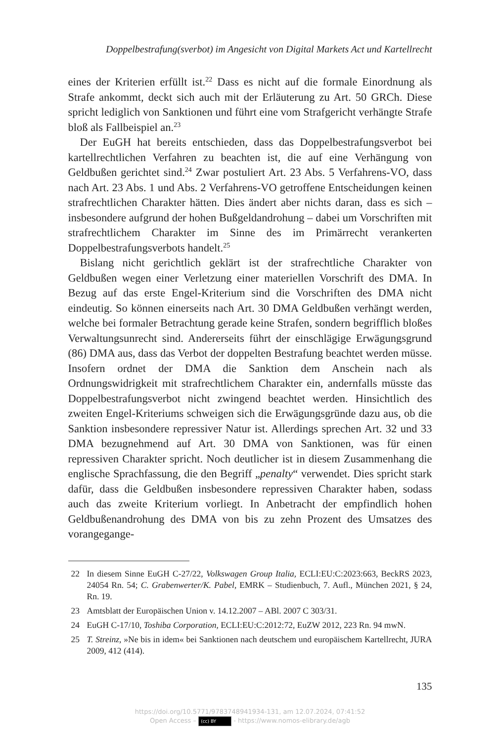Doppelbestrafung(sverbot) im Angesicht von Digital Markets Act und Kartellrecht
eines der Kriterien erfüllt ist.<sup>22</sup> Dass es nicht auf die formale Einordnung als Strafe ankommt, deckt sich auch mit der Erläuterung zu Art. 50 GRCh. Diese spricht lediglich von Sanktionen und führt eine vom Strafgericht verhängte Strafe bloß als Fallbeispiel an.<sup>23</sup>
Der EuGH hat bereits entschieden, dass das Doppelbestrafungsverbot bei kartellrechtlichen Verfahren zu beachten ist, die auf eine Verhängung von Geldbußen gerichtet sind.<sup>24</sup> Zwar postuliert Art. 23 Abs. 5 Verfahrens-VO, dass nach Art. 23 Abs. 1 und Abs. 2 Verfahrens-VO getroffene Entscheidungen keinen strafrechtlichen Charakter hätten. Dies ändert aber nichts daran, dass es sich – insbesondere aufgrund der hohen Bußgeldandrohung – dabei um Vorschriften mit strafrechtlichem Charakter im Sinne des im Primärrecht verankerten Doppelbestrafungsverbots handelt.<sup>25</sup>
Bislang nicht gerichtlich geklärt ist der strafrechtliche Charakter von Geldbußen wegen einer Verletzung einer materiellen Vorschrift des DMA. In Bezug auf das erste Engel-Kriterium sind die Vorschriften des DMA nicht eindeutig. So können einerseits nach Art. 30 DMA Geldbußen verhängt werden, welche bei formaler Betrachtung gerade keine Strafen, sondern begrifflich bloßes Verwaltungsunrecht sind. Andererseits führt der einschlägige Erwägungsgrund (86) DMA aus, dass das Verbot der doppelten Bestrafung beachtet werden müsse. Insofern ordnet der DMA die Sanktion dem Anschein nach als Ordnungswidrigkeit mit strafrechtlichem Charakter ein, andernfalls müsste das Doppelbestrafungsverbot nicht zwingend beachtet werden. Hinsichtlich des zweiten Engel-Kriteriums schweigen sich die Erwägungsgründe dazu aus, ob die Sanktion insbesondere repressiver Natur ist. Allerdings sprechen Art. 32 und 33 DMA bezugnehmend auf Art. 30 DMA von Sanktionen, was für einen repressiven Charakter spricht. Noch deutlicher ist in diesem Zusammenhang die englische Sprachfassung, die den Begriff „penalty“ verwendet. Dies spricht stark dafür, dass die Geldbußen insbesondere repressiven Charakter haben, sodass auch das zweite Kriterium vorliegt. In Anbetracht der empfindlich hohen Geldbußenandrohung des DMA von bis zu zehn Prozent des Umsatzes des vorangegange-
22 In diesem Sinne EuGH C-27/22, Volkswagen Group Italia, ECLI:EU:C:2023:663, BeckRS 2023, 24054 Rn. 54; C. Grabenwerter/K. Pabel, EMRK – Studienbuch, 7. Aufl., München 2021, § 24, Rn. 19.
23 Amtsblatt der Europäischen Union v. 14.12.2007 – ABl. 2007 C 303/31.
24 EuGH C-17/10, Toshiba Corporation, ECLI:EU:C:2012:72, EuZW 2012, 223 Rn. 94 mwN.
25 T. Streinz, »Ne bis in idem« bei Sanktionen nach deutschem und europäischem Kartellrecht, JURA 2009, 412 (414).
135
https://doi.org/10.5771/9783748941934-131, am 12.07.2024, 07:41:52
Open Access – (cc) BY - https://www.nomos-elibrary.de/agb